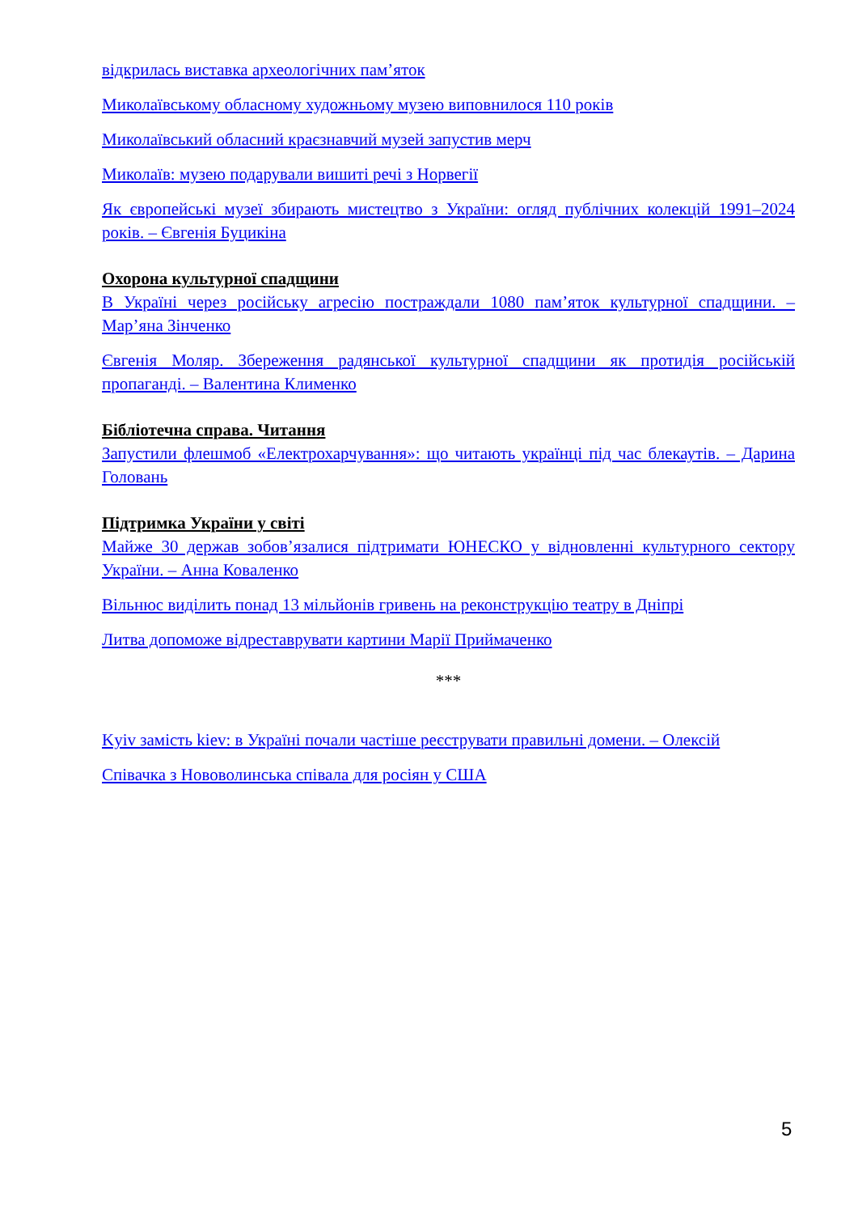відкрилась виставка археологічних пам’яток
Миколаївському обласному художньому музею виповнилося 110 років
Миколаївський обласний краєзнавчий музей запустив мерч
Миколаїв: музею подарували вишиті речі з Норвегії
Як європейські музеї збирають мистецтво з України: огляд публічних колекцій 1991–2024 років. – Євгенія Буцикіна
Охорона культурної спадщини
В Україні через російську агресію постраждали 1080 пам’яток культурної спадщини. – Мар’яна Зінченко
Євгенія Моляр. Збереження радянської культурної спадщини як протидія російській пропаганді. – Валентина Клименко
Бібліотечна справа. Читання
Запустили флешмоб «Електрохарчування»: що читають українці під час блекаутів. – Дарина Головань
Підтримка України у світі
Майже 30 держав зобов’язалися підтримати ЮНЕСКО у відновленні культурного сектору України. – Анна Коваленко
Вільнюс виділить понад 13 мільйонів гривень на реконструкцію театру в Дніпрі
Литва допоможе відреставрувати картини Марії Приймаченко
***
Kyiv замість kiev: в Україні почали частіше реєструвати правильні домени. – Олексій
Співачка з Нововолинська співала для росіян у США
5